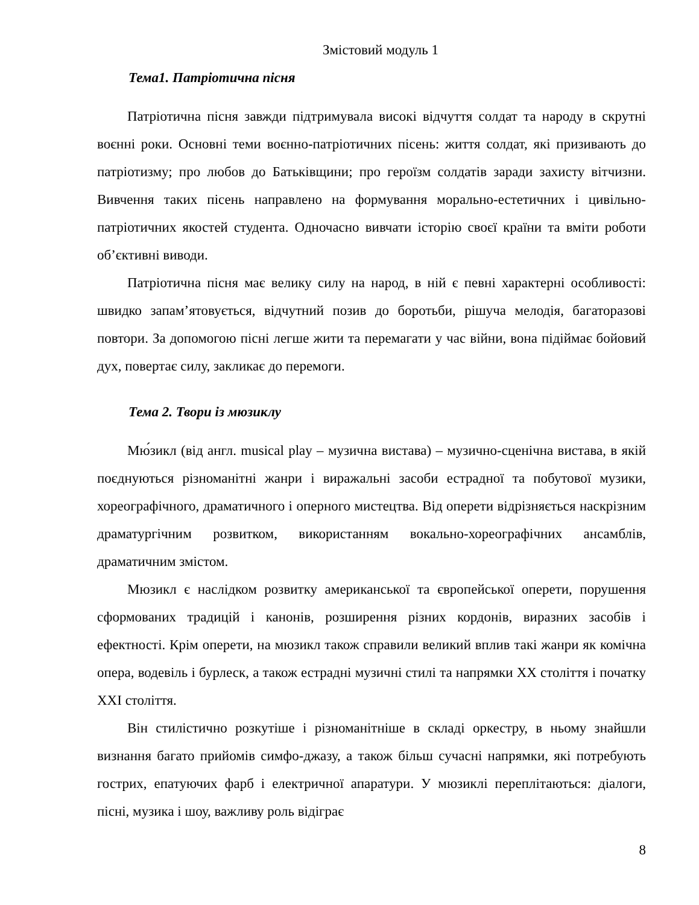Змістовий модуль 1
Тема1. Патріотична пісня
Патріотична пісня завжди підтримувала високі відчуття солдат та народу в скрутні воєнні роки. Основні теми воєнно-патріотичних пісень: життя солдат, які призивають до патріотизму; про любов до Батьківщини; про героїзм солдатів заради захисту вітчизни. Вивчення таких пісень направлено на формування морально-естетичних і цивільно-патріотичних якостей студента. Одночасно вивчати історію своєї країни та вміти роботи об’єктивні виводи.
Патріотична пісня має велику силу на народ, в ній є певні характерні особливості: швидко запам’ятовується, відчутний позив до боротьби, рішуча мелодія, багаторазові повтори. За допомогою пісні легше жити та перемагати у час війни, вона підіймає бойовий дух, повертає силу, закликає до перемоги.
Тема 2. Твори із мюзиклу
Мю́зикл (від англ. musical play – музична вистава) – музично-сценічна вистава, в якій поєднуються різноманітні жанри і виражальні засоби естрадної та побутової музики, хореографічного, драматичного і оперного мистецтва. Від оперети відрізняється наскрізним драматургічним розвитком, використанням вокально-хореографічних ансамблів, драматичним змістом.
Мюзикл є наслідком розвитку американської та європейської оперети, порушення сформованих традицій і канонів, розширення різних кордонів, виразних засобів і ефектності. Крім оперети, на мюзикл також справили великий вплив такі жанри як комічна опера, водевіль і бурлеск, а також естрадні музичні стилі та напрямки XX століття і початку XXI століття.
Він стилістично розкутіше і різноманітніше в складі оркестру, в ньому знайшли визнання багато прийомів симфо-джазу, а також більш сучасні напрямки, які потребують гострих, епатуючих фарб і електричної апаратури. У мюзиклі переплітаються: діалоги, пісні, музика і шоу, важливу роль відіграє
8